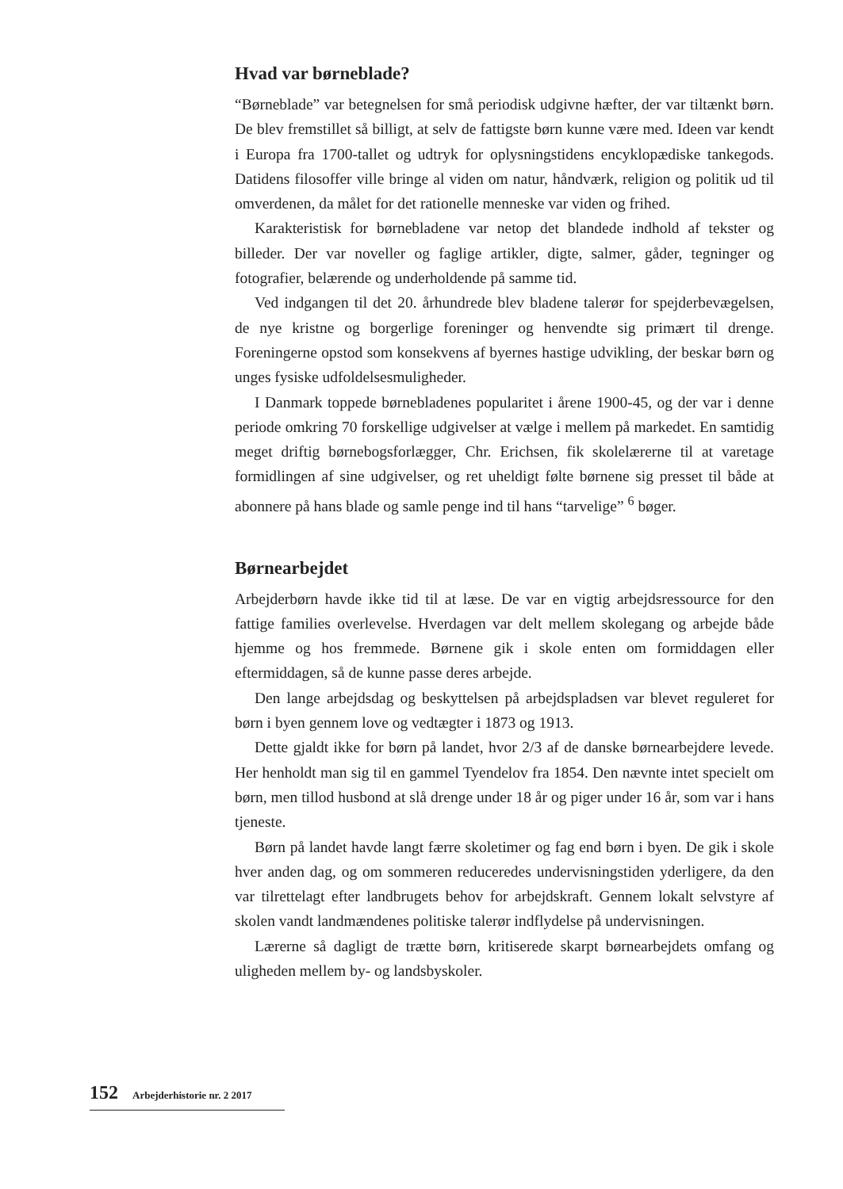Hvad var børneblade?
“Børneblade” var betegnelsen for små periodisk udgivne hæfter, der var tiltænkt børn. De blev fremstillet så billigt, at selv de fattigste børn kunne være med. Ideen var kendt i Europa fra 1700-tallet og udtryk for oplysningstidens encyklopædiske tankegods. Datidens filosoffer ville bringe al viden om natur, håndværk, religion og politik ud til omverdenen, da målet for det rationelle menneske var viden og frihed.
Karakteristisk for børnebladene var netop det blandede indhold af tekster og billeder. Der var noveller og faglige artikler, digte, salmer, gåder, tegninger og fotografier, belærende og underholdende på samme tid.
Ved indgangen til det 20. århundrede blev bladene talerør for spejderbevægelsen, de nye kristne og borgerlige foreninger og henvendte sig primært til drenge. Foreningerne opstod som konsekvens af byernes hastige udvikling, der beskar børn og unges fysiske udfoldelsesmuligheder.
I Danmark toppede børnebladenes popularitet i årene 1900-45, og der var i denne periode omkring 70 forskellige udgivelser at vælge i mellem på markedet. En samtidig meget driftig børnebogsforlægger, Chr. Erichsen, fik skolelærerne til at varetage formidlingen af sine udgivelser, og ret uheldigt følte børnene sig presset til både at abonnere på hans blade og samle penge ind til hans “tarvelige” <sup>6</sup> bøger.
Børnearbejdet
Arbejderbørn havde ikke tid til at læse. De var en vigtig arbejdsressource for den fattige families overlevelse. Hverdagen var delt mellem skolegang og arbejde både hjemme og hos fremmede. Børnene gik i skole enten om formiddagen eller eftermiddagen, så de kunne passe deres arbejde.
Den lange arbejdsdag og beskyttelsen på arbejdspladsen var blevet reguleret for børn i byen gennem love og vedtægter i 1873 og 1913.
Dette gjaldt ikke for børn på landet, hvor 2/3 af de danske børnearbejdere levede. Her henholdt man sig til en gammel Tyendelov fra 1854. Den nævnte intet specielt om børn, men tillod husbond at slå drenge under 18 år og piger under 16 år, som var i hans tjeneste.
Børn på landet havde langt færre skoletimer og fag end børn i byen. De gik i skole hver anden dag, og om sommeren reduceredes undervisningstiden yderligere, da den var tilrettelagt efter landbrugets behov for arbejdskraft. Gennem lokalt selvstyre af skolen vandt landmændenes politiske talerør indflydelse på undervisningen.
Lærerne så dagligt de trætte børn, kritiserede skarpt børnearbejdets omfang og uligheden mellem by- og landsbyskoler.
152 Arbejderhistorie nr. 2 2017